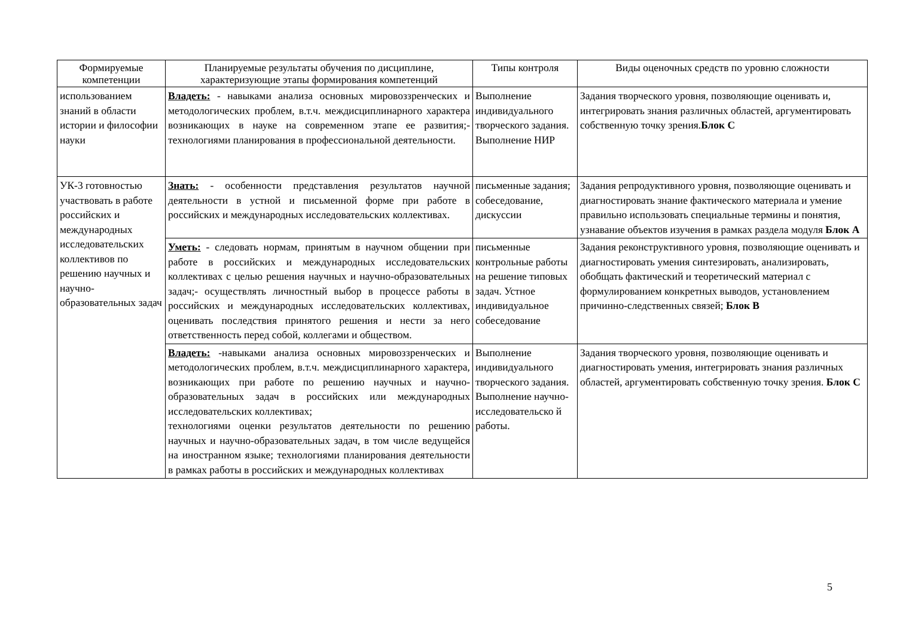| Формируемые компетенции | Планируемые результаты обучения по дисциплине, характеризующие этапы формирования компетенций | Типы контроля | Виды оценочных средств по уровню сложности |
| --- | --- | --- | --- |
| использованием знаний в области истории и философии науки | Владеть: - навыками анализа основных мировоззренческих и методологических проблем, в.т.ч. междисциплинарного характера возникающих в науке на современном этапе ее развития;- технологиями планирования в профессиональной деятельности. | Выполнение индивидуального творческого задания. Выполнение НИР | Задания творческого уровня, позволяющие оценивать и, интегрировать знания различных областей, аргументировать собственную точку зрения. Блок С |
| УК-3 готовностью участвовать в работе российских и международных исследовательских коллективов по решению научных и научно-образовательных задач | Знать: - особенности представления результатов научной деятельности в устной и письменной форме при работе в российских и международных исследовательских коллективах. | письменные задания; собеседование, дискуссии | Задания репродуктивного уровня, позволяющие оценивать и диагностировать знание фактического материала и умение правильно использовать специальные термины и понятия, узнавание объектов изучения в рамках раздела модуля Блок А |
| | Уметь: - следовать нормам, принятым в научном общении при работе в российских и международных исследовательских коллективах с целью решения научных и научно-образовательных задач;- осуществлять личностный выбор в процессе работы в российских и международных исследовательских коллективах, оценивать последствия принятого решения и нести за него ответственность перед собой, коллегами и обществом. | письменные контрольные работы на решение типовых задач. Устное индивидуальное собеседование | Задания реконструктивного уровня, позволяющие оценивать и диагностировать умения синтезировать, анализировать, обобщать фактический и теоретический материал с формулированием конкретных выводов, установлением причинно-следственных связей; Блок В |
| | Владеть: -навыками анализа основных мировоззренческих и методологических проблем, в.т.ч. междисциплинарного характера, возникающих при работе по решению научных и научно-образовательных задач в российских или международных исследовательских коллективах; технологиями оценки результатов деятельности по решению научных и научно-образовательных задач, в том числе ведущейся на иностранном языке; технологиями планирования деятельности в рамках работы в российских и международных коллективах | Выполнение индивидуального творческого задания. Выполнение научно-исследовательско й работы. | Задания творческого уровня, позволяющие оценивать и диагностировать умения, интегрировать знания различных областей, аргументировать собственную точку зрения. Блок С |
5